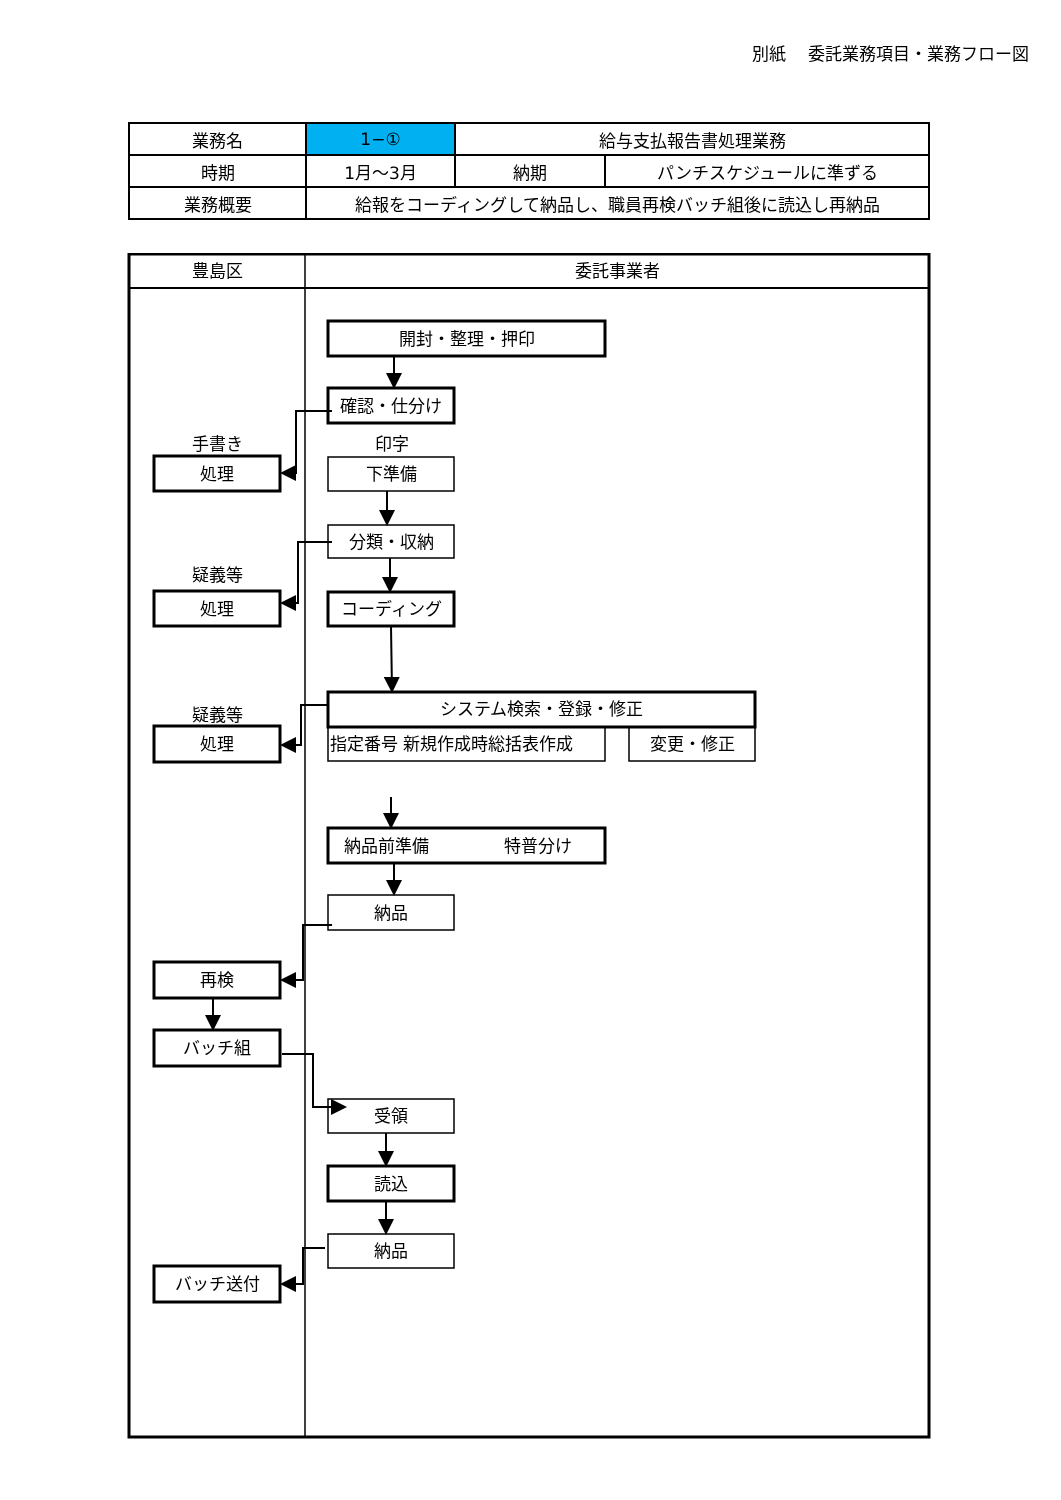別紙　 委託業務項目・業務フロー図
| 業務名 | 1−① | 給与支払報告書処理業務 | |
| 時期 | 1月～3月 | 納期 | パンチスケジュールに準ずる |
| 業務概要 | 給報をコーディングして納品し、職員再検バッチ組後に読込し再納品 | | |
豊島区
委託事業者
開封・整理・押印
確認・仕分け
手書き
処理
印字
下準備
分類・収納
疑義等
処理
コーディング
システム検索・登録・修正
疑義等
処理
指定番号 新規作成時総括表作成
変更・修正
納品前準備
特普分け
納品
再検
バッチ組
受領
読込
納品
バッチ送付